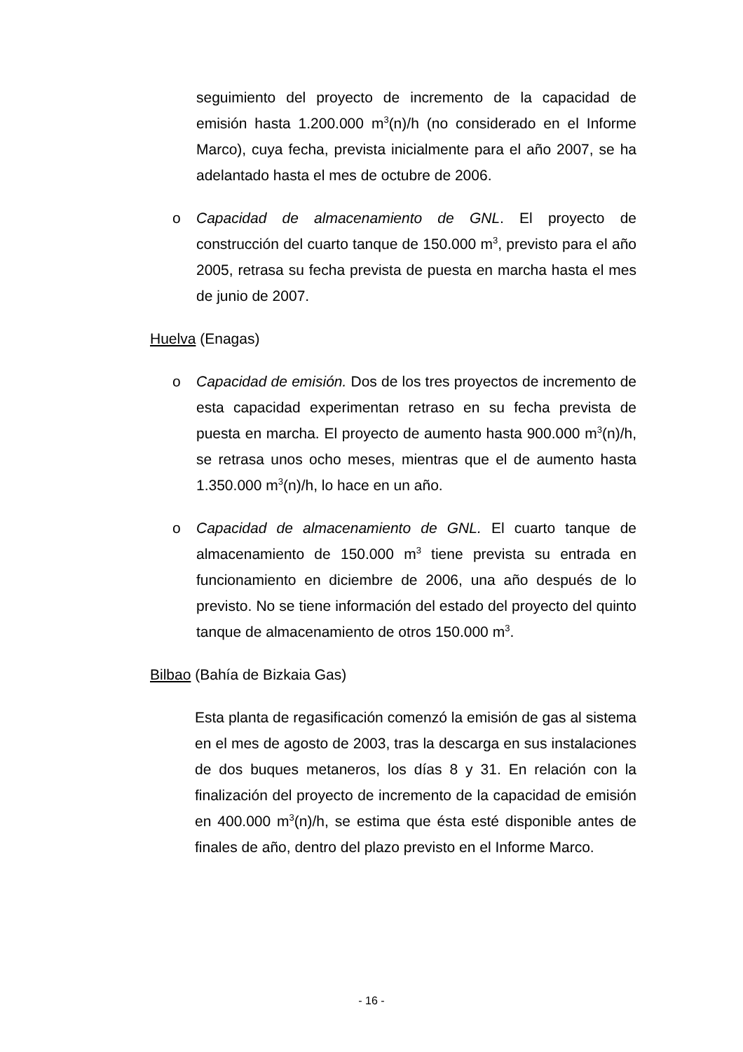seguimiento del proyecto de incremento de la capacidad de emisión hasta 1.200.000 m<sup>3</sup>(n)/h (no considerado en el Informe Marco), cuya fecha, prevista inicialmente para el año 2007, se ha adelantado hasta el mes de octubre de 2006.
o Capacidad de almacenamiento de GNL. El proyecto de construcción del cuarto tanque de 150.000 m<sup>3</sup>, previsto para el año 2005, retrasa su fecha prevista de puesta en marcha hasta el mes de junio de 2007.
Huelva (Enagas)
o Capacidad de emisión. Dos de los tres proyectos de incremento de esta capacidad experimentan retraso en su fecha prevista de puesta en marcha. El proyecto de aumento hasta 900.000 m<sup>3</sup>(n)/h, se retrasa unos ocho meses, mientras que el de aumento hasta 1.350.000 m<sup>3</sup>(n)/h, lo hace en un año.
o Capacidad de almacenamiento de GNL. El cuarto tanque de almacenamiento de 150.000 m<sup>3</sup> tiene prevista su entrada en funcionamiento en diciembre de 2006, una año después de lo previsto. No se tiene información del estado del proyecto del quinto tanque de almacenamiento de otros 150.000 m<sup>3</sup>.
Bilbao (Bahía de Bizkaia Gas)
Esta planta de regasificación comenzó la emisión de gas al sistema en el mes de agosto de 2003, tras la descarga en sus instalaciones de dos buques metaneros, los días 8 y 31. En relación con la finalización del proyecto de incremento de la capacidad de emisión en 400.000 m<sup>3</sup>(n)/h, se estima que ésta esté disponible antes de finales de año, dentro del plazo previsto en el Informe Marco.
- 16 -